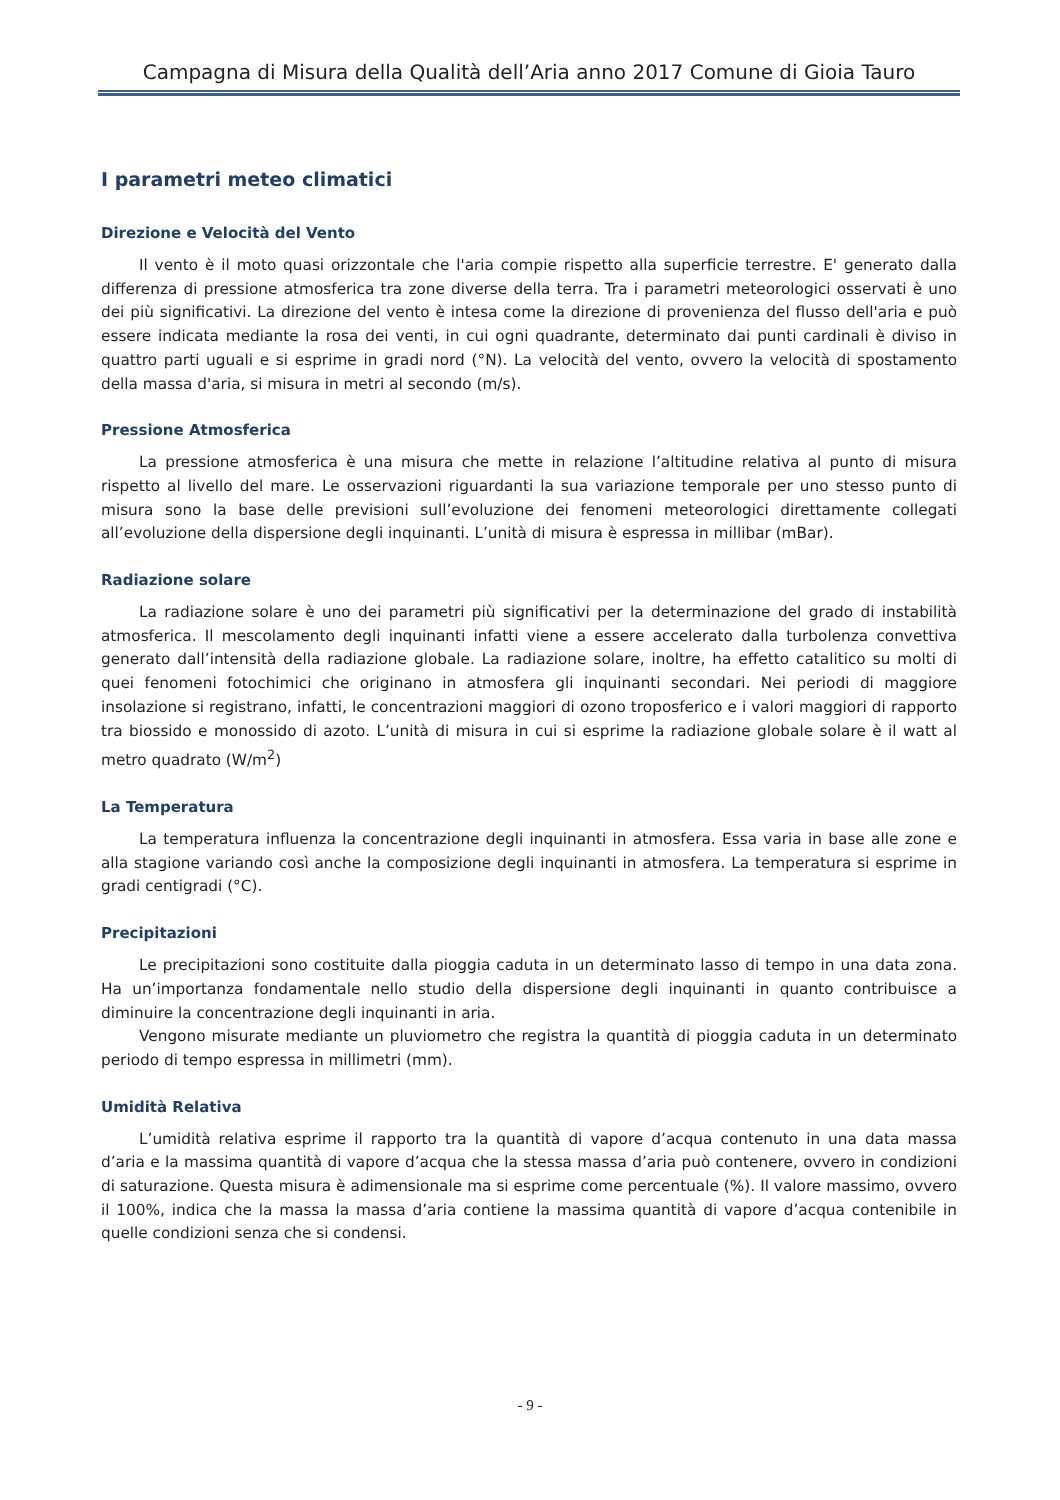Campagna di Misura della Qualità dell’Aria anno 2017 Comune di Gioia Tauro
I parametri meteo climatici
Direzione e Velocità del Vento
Il vento è il moto quasi orizzontale che l'aria compie rispetto alla superficie terrestre. E' generato dalla differenza di pressione atmosferica tra zone diverse della terra. Tra i parametri meteorologici osservati è uno dei più significativi. La direzione del vento è intesa come la direzione di provenienza del flusso dell'aria e può essere indicata mediante la rosa dei venti, in cui ogni quadrante, determinato dai punti cardinali è diviso in quattro parti uguali e si esprime in gradi nord (°N). La velocità del vento, ovvero la velocità di spostamento della massa d'aria, si misura in metri al secondo (m/s).
Pressione Atmosferica
La pressione atmosferica è una misura che mette in relazione l’altitudine relativa al punto di misura rispetto al livello del mare. Le osservazioni riguardanti la sua variazione temporale per uno stesso punto di misura sono la base delle previsioni sull’evoluzione dei fenomeni meteorologici direttamente collegati all’evoluzione della dispersione degli inquinanti. L’unità di misura è espressa in millibar (mBar).
Radiazione solare
La radiazione solare è uno dei parametri più significativi per la determinazione del grado di instabilità atmosferica. Il mescolamento degli inquinanti infatti viene a essere accelerato dalla turbolenza convettiva generato dall’intensità della radiazione globale. La radiazione solare, inoltre, ha effetto catalitico su molti di quei fenomeni fotochimici che originano in atmosfera gli inquinanti secondari. Nei periodi di maggiore insolazione si registrano, infatti, le concentrazioni maggiori di ozono troposferico e i valori maggiori di rapporto tra biossido e monossido di azoto. L’unità di misura in cui si esprime la radiazione globale solare è il watt al metro quadrato (W/m<sup>2</sup>)
La Temperatura
La temperatura influenza la concentrazione degli inquinanti in atmosfera. Essa varia in base alle zone e alla stagione variando così anche la composizione degli inquinanti in atmosfera. La temperatura si esprime in gradi centigradi (°C).
Precipitazioni
Le precipitazioni sono costituite dalla pioggia caduta in un determinato lasso di tempo in una data zona. Ha un’importanza fondamentale nello studio della dispersione degli inquinanti in quanto contribuisce a diminuire la concentrazione degli inquinanti in aria.
Vengono misurate mediante un pluviometro che registra la quantità di pioggia caduta in un determinato periodo di tempo espressa in millimetri (mm).
Umidità Relativa
L’umidità relativa esprime il rapporto tra la quantità di vapore d’acqua contenuto in una data massa d’aria e la massima quantità di vapore d’acqua che la stessa massa d’aria può contenere, ovvero in condizioni di saturazione. Questa misura è adimensionale ma si esprime come percentuale (%). Il valore massimo, ovvero il 100%, indica che la massa la massa d’aria contiene la massima quantità di vapore d’acqua contenibile in quelle condizioni senza che si condensi.
- 9 -